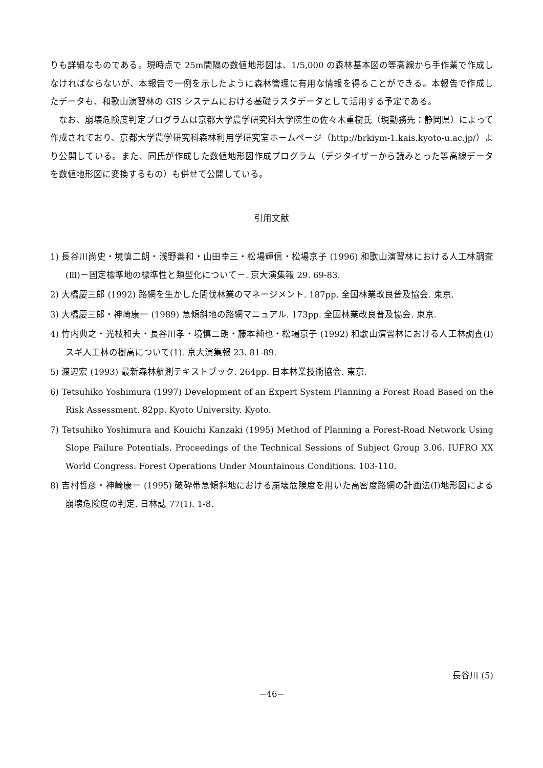りも詳細なものである。現時点で 25m間隔の数値地形図は、1/5,000 の森林基本図の等高線から手作業で作成しなければならないが、本報告で一例を示したように森林管理に有用な情報を得ることができる。本報告で作成したデータも、和歌山演習林の GIS システムにおける基礎ラスタデータとして活用する予定である。
なお、崩壊危険度判定プログラムは京都大学農学研究科大学院生の佐々木重樹氏（現勤務先：静岡県）によって作成されており、京都大学農学研究科森林利用学研究室ホームページ（http://brkiym-1.kais.kyoto-u.ac.jp/）より公開している。また、同氏が作成した数値地形図作成プログラム（デジタイザーから読みとった等高線データを数値地形図に変換するもの）も併せて公開している。
引用文献
1) 長谷川尚史・境慎二朗・浅野善和・山田幸三・松場輝信・松場京子 (1996) 和歌山演習林における人工林調査(Ⅲ)－固定標準地の標準性と類型化について－. 京大演集報 29. 69-83.
2) 大橋慶三郎 (1992) 路網を生かした間伐林業のマネージメント. 187pp. 全国林業改良普及協会. 東京.
3) 大橋慶三郎・神崎康一 (1989) 急傾斜地の路網マニュアル. 173pp. 全国林業改良普及協会. 東京.
4) 竹内典之・光枝和夫・長谷川孝・境慎二朗・藤本純也・松場京子 (1992) 和歌山演習林における人工林調査(I)スギ人工林の樹高について(1). 京大演集報 23. 81-89.
5) 渡辺宏 (1993) 最新森林航測テキストブック. 264pp. 日本林業技術協会. 東京.
6) Tetsuhiko Yoshimura (1997) Development of an Expert System Planning a Forest Road Based on the Risk Assessment. 82pp. Kyoto University. Kyoto.
7) Tetsuhiko Yoshimura and Kouichi Kanzaki (1995) Method of Planning a Forest-Road Network Using Slope Failure Potentials. Proceedings of the Technical Sessions of Subject Group 3.06. IUFRO XX World Congress. Forest Operations Under Mountainous Conditions. 103-110.
8) 吉村哲彦・神崎康一 (1995) 破砕帯急傾斜地における崩壊危険度を用いた高密度路網の計画法(I)地形図による崩壊危険度の判定. 日林誌 77(1). 1-8.
長谷川 (5)
−46−